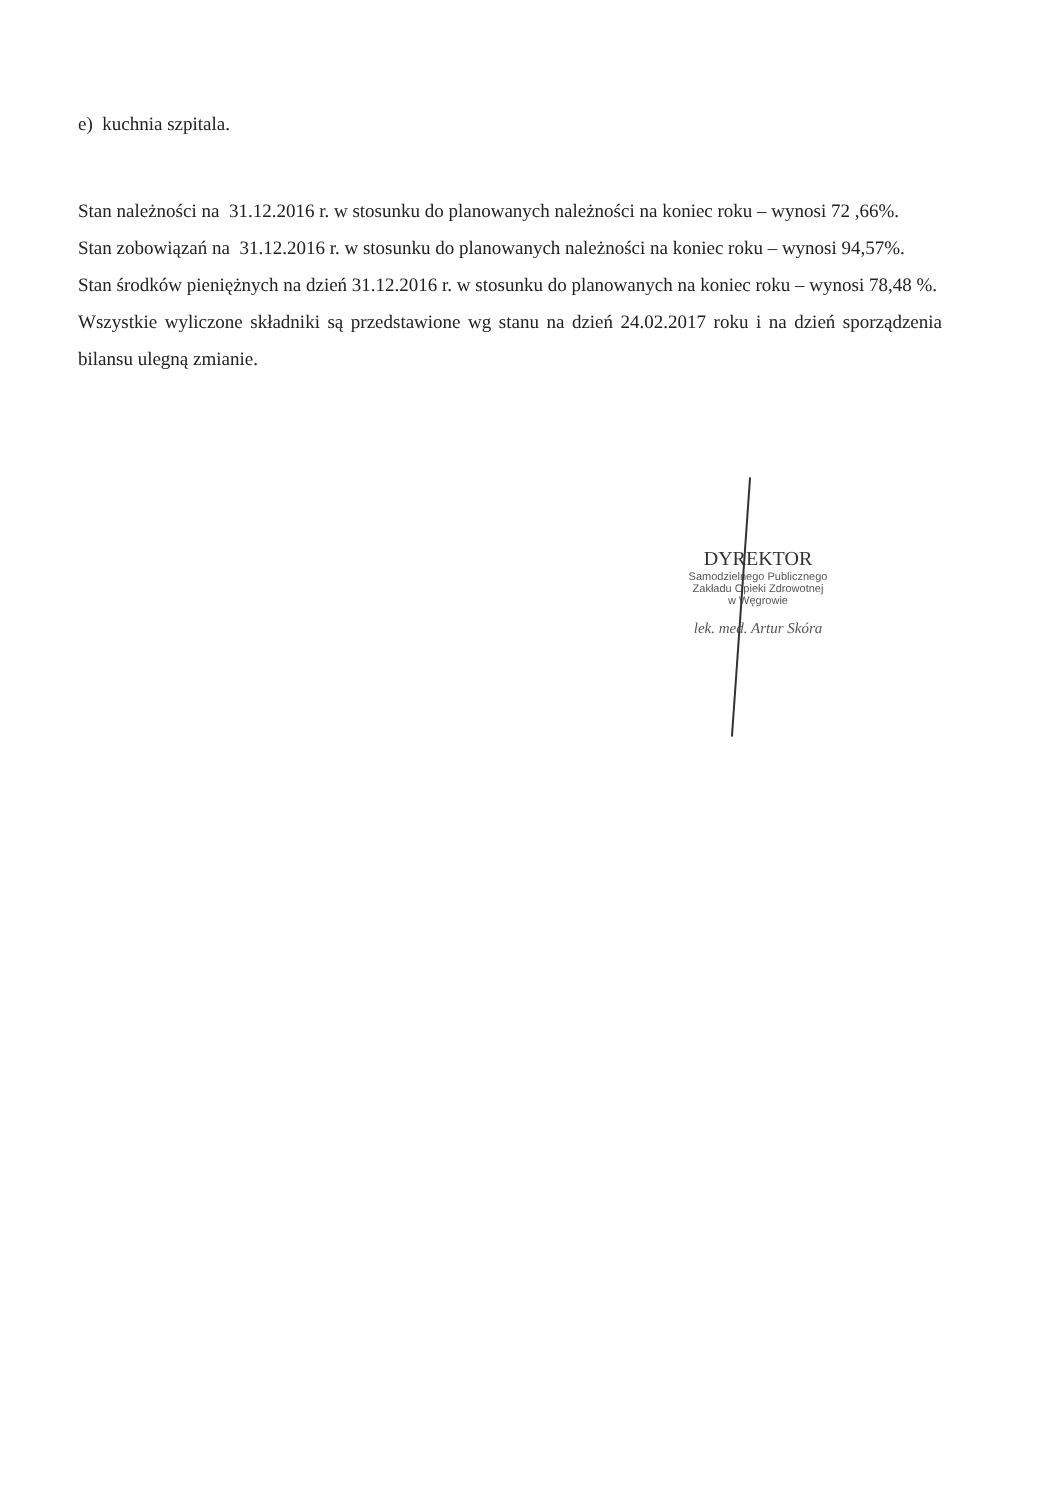e) kuchnia szpitala.
Stan należności na 31.12.2016 r. w stosunku do planowanych należności na koniec roku – wynosi 72 ,66%.
Stan zobowiązań na 31.12.2016 r. w stosunku do planowanych należności na koniec roku – wynosi 94,57%.
Stan środków pieniężnych na dzień 31.12.2016 r. w stosunku do planowanych na koniec roku – wynosi 78,48 %.
Wszystkie wyliczone składniki są przedstawione wg stanu na dzień 24.02.2017 roku i na dzień sporządzenia bilansu ulegną zmianie.
DYREKTOR
Samodzielnego Publicznego
Zakładu Opieki Zdrowotnej
w Węgrowie
lek. med. Artur Skóra